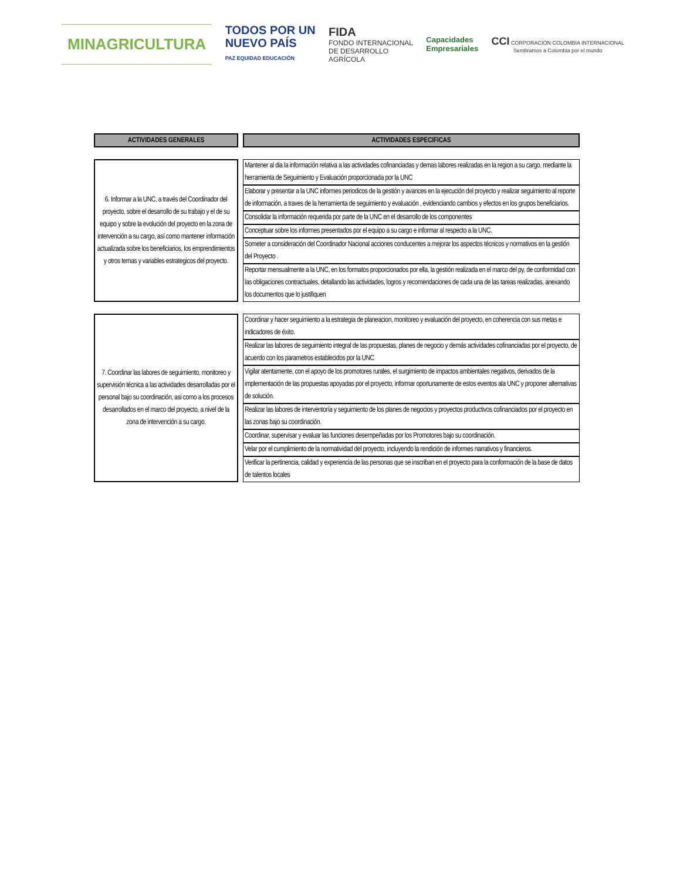MINAGRICULTURA
TODOS POR UN
NUEVO PAÍS
PAZ EQUIDAD EDUCACIÓN
FIDA
FONDO INTERNACIONAL
DE DESARROLLO
AGRÍCOLA
Capacidades
Empresariales
CCI CORPORACIÓN COLOMBIA INTERNACIONAL
Sembramos a Colombia por el mundo
| ACTIVIDADES GENERALES | | ACTIVIDADES ESPECIFICAS |
| 6. Informar a la UNC, a través del Coordinador del proyecto, sobre el desarrollo de su trabajo y el de su equipo y sobre la evolución del proyecto en la zona de intervención a su cargo, así como mantener información actualizada sobre los beneficiarios, los emprendimientos y otros temas y variables estrategicos del proyecto. | | Mantener al dia la información relativa a las actividades cofinanciadas y demas labores realizadas en la region a su cargo, mediante la herramienta de Seguimiento y Evaluación proporcionada por la UNC |
| | | Elaborar y presentar a la UNC informes periodicos de la gestión y avances en la ejecución del proyecto y realizar seguimiento al reporte de información, a traves de la herramienta de seguimiento y evaluación , evidenciando cambios y efectos en los grupos beneficiarios. |
| | | Consolidar la información requerida por parte de la UNC en el desarrollo de los componentes |
| | | Conceptuar sobre los informes presentados por el equipo a su cargo e informar al respecto a la UNC. |
| | | Someter a consideración del Coordinador Nacional acciones conducentes a mejorar los aspectos técnicos y normativos en la gestión del Proyecto . |
| | | Reportar mensualmente a la UNC, en los formatos proporcionados por ella, la gestión realizada en el marco del py, de conformidad con las obligaciones contractuales, detallando las actividades, logros y recomendaciones de cada una de las tareas realizadas, anexando los documentos que lo justifiquen |
| 7. Coordinar las labores de seguimiento, monitoreo y supervisión técnica a las actividades desarrolladas por el personal bajo su coordinación, asi como a los procesos desarrollados en el marco del proyecto, a nivel de la zona de intervención a su cargo. | | Coordinar y hacer seguimiento a la estrategia de planeacion, monitoreo y evaluación del proyecto, en coherencia con sus metas e indicadores de éxito. |
| | | Realizar las labores de seguimiento integral de las propuestas, planes de negocio y demás actividades cofinanciadas por el proyecto, de acuerdo con los parametros establecidos por la UNC |
| | | Vigilar atentamente, con el apoyo de los promotores rurales, el surgimiento de impactos ambientales negativos, derivados de la implementación de las propuestas apoyadas por el proyecto, informar oportunamente de estos eventos ala UNC y proponer alternativas de solución. |
| | | Realizar las labores de interventoría y seguimiento de los planes de negocios y proyectos productivos cofinanciados por el proyecto en las zonas bajo su coordinación. |
| | | Coordinar, supervisar y evaluar las funciones desempeñadas por los Promotores bajo su coordinación. |
| | | Velar por el cumplimiento de la normatividad del proyecto, incluyendo la rendición de informes narrativos y financieros. |
| | | Verificar la pertinencia, calidad y experiencia de las personas que se inscriban en el proyecto para la conformación de la base de datos de talentos locales |